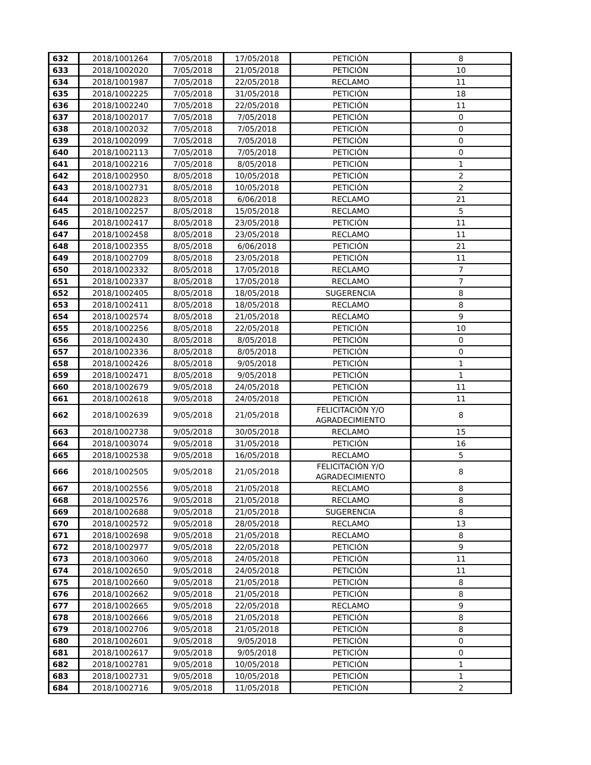| 632 | 2018/1001264 | 7/05/2018 | 17/05/2018 | PETICIÓN | 8 |
| 633 | 2018/1002020 | 7/05/2018 | 21/05/2018 | PETICIÓN | 10 |
| 634 | 2018/1001987 | 7/05/2018 | 22/05/2018 | RECLAMO | 11 |
| 635 | 2018/1002225 | 7/05/2018 | 31/05/2018 | PETICIÓN | 18 |
| 636 | 2018/1002240 | 7/05/2018 | 22/05/2018 | PETICIÓN | 11 |
| 637 | 2018/1002017 | 7/05/2018 | 7/05/2018 | PETICIÓN | 0 |
| 638 | 2018/1002032 | 7/05/2018 | 7/05/2018 | PETICIÓN | 0 |
| 639 | 2018/1002099 | 7/05/2018 | 7/05/2018 | PETICIÓN | 0 |
| 640 | 2018/1002113 | 7/05/2018 | 7/05/2018 | PETICIÓN | 0 |
| 641 | 2018/1002216 | 7/05/2018 | 8/05/2018 | PETICIÓN | 1 |
| 642 | 2018/1002950 | 8/05/2018 | 10/05/2018 | PETICIÓN | 2 |
| 643 | 2018/1002731 | 8/05/2018 | 10/05/2018 | PETICIÓN | 2 |
| 644 | 2018/1002823 | 8/05/2018 | 6/06/2018 | RECLAMO | 21 |
| 645 | 2018/1002257 | 8/05/2018 | 15/05/2018 | RECLAMO | 5 |
| 646 | 2018/1002417 | 8/05/2018 | 23/05/2018 | PETICIÓN | 11 |
| 647 | 2018/1002458 | 8/05/2018 | 23/05/2018 | RECLAMO | 11 |
| 648 | 2018/1002355 | 8/05/2018 | 6/06/2018 | PETICIÓN | 21 |
| 649 | 2018/1002709 | 8/05/2018 | 23/05/2018 | PETICIÓN | 11 |
| 650 | 2018/1002332 | 8/05/2018 | 17/05/2018 | RECLAMO | 7 |
| 651 | 2018/1002337 | 8/05/2018 | 17/05/2018 | RECLAMO | 7 |
| 652 | 2018/1002405 | 8/05/2018 | 18/05/2018 | SUGERENCIA | 8 |
| 653 | 2018/1002411 | 8/05/2018 | 18/05/2018 | RECLAMO | 8 |
| 654 | 2018/1002574 | 8/05/2018 | 21/05/2018 | RECLAMO | 9 |
| 655 | 2018/1002256 | 8/05/2018 | 22/05/2018 | PETICIÓN | 10 |
| 656 | 2018/1002430 | 8/05/2018 | 8/05/2018 | PETICIÓN | 0 |
| 657 | 2018/1002336 | 8/05/2018 | 8/05/2018 | PETICIÓN | 0 |
| 658 | 2018/1002426 | 8/05/2018 | 9/05/2018 | PETICIÓN | 1 |
| 659 | 2018/1002471 | 8/05/2018 | 9/05/2018 | PETICIÓN | 1 |
| 660 | 2018/1002679 | 9/05/2018 | 24/05/2018 | PETICIÓN | 11 |
| 661 | 2018/1002618 | 9/05/2018 | 24/05/2018 | PETICIÓN | 11 |
| 662 | 2018/1002639 | 9/05/2018 | 21/05/2018 | FELICITACIÓN Y/O AGRADECIMIENTO | 8 |
| 663 | 2018/1002738 | 9/05/2018 | 30/05/2018 | RECLAMO | 15 |
| 664 | 2018/1003074 | 9/05/2018 | 31/05/2018 | PETICIÓN | 16 |
| 665 | 2018/1002538 | 9/05/2018 | 16/05/2018 | RECLAMO | 5 |
| 666 | 2018/1002505 | 9/05/2018 | 21/05/2018 | FELICITACIÓN Y/O AGRADECIMIENTO | 8 |
| 667 | 2018/1002556 | 9/05/2018 | 21/05/2018 | RECLAMO | 8 |
| 668 | 2018/1002576 | 9/05/2018 | 21/05/2018 | RECLAMO | 8 |
| 669 | 2018/1002688 | 9/05/2018 | 21/05/2018 | SUGERENCIA | 8 |
| 670 | 2018/1002572 | 9/05/2018 | 28/05/2018 | RECLAMO | 13 |
| 671 | 2018/1002698 | 9/05/2018 | 21/05/2018 | RECLAMO | 8 |
| 672 | 2018/1002977 | 9/05/2018 | 22/05/2018 | PETICIÓN | 9 |
| 673 | 2018/1003060 | 9/05/2018 | 24/05/2018 | PETICIÓN | 11 |
| 674 | 2018/1002650 | 9/05/2018 | 24/05/2018 | PETICIÓN | 11 |
| 675 | 2018/1002660 | 9/05/2018 | 21/05/2018 | PETICIÓN | 8 |
| 676 | 2018/1002662 | 9/05/2018 | 21/05/2018 | PETICIÓN | 8 |
| 677 | 2018/1002665 | 9/05/2018 | 22/05/2018 | RECLAMO | 9 |
| 678 | 2018/1002666 | 9/05/2018 | 21/05/2018 | PETICIÓN | 8 |
| 679 | 2018/1002706 | 9/05/2018 | 21/05/2018 | PETICIÓN | 8 |
| 680 | 2018/1002601 | 9/05/2018 | 9/05/2018 | PETICIÓN | 0 |
| 681 | 2018/1002617 | 9/05/2018 | 9/05/2018 | PETICIÓN | 0 |
| 682 | 2018/1002781 | 9/05/2018 | 10/05/2018 | PETICIÓN | 1 |
| 683 | 2018/1002731 | 9/05/2018 | 10/05/2018 | PETICIÓN | 1 |
| 684 | 2018/1002716 | 9/05/2018 | 11/05/2018 | PETICIÓN | 2 |